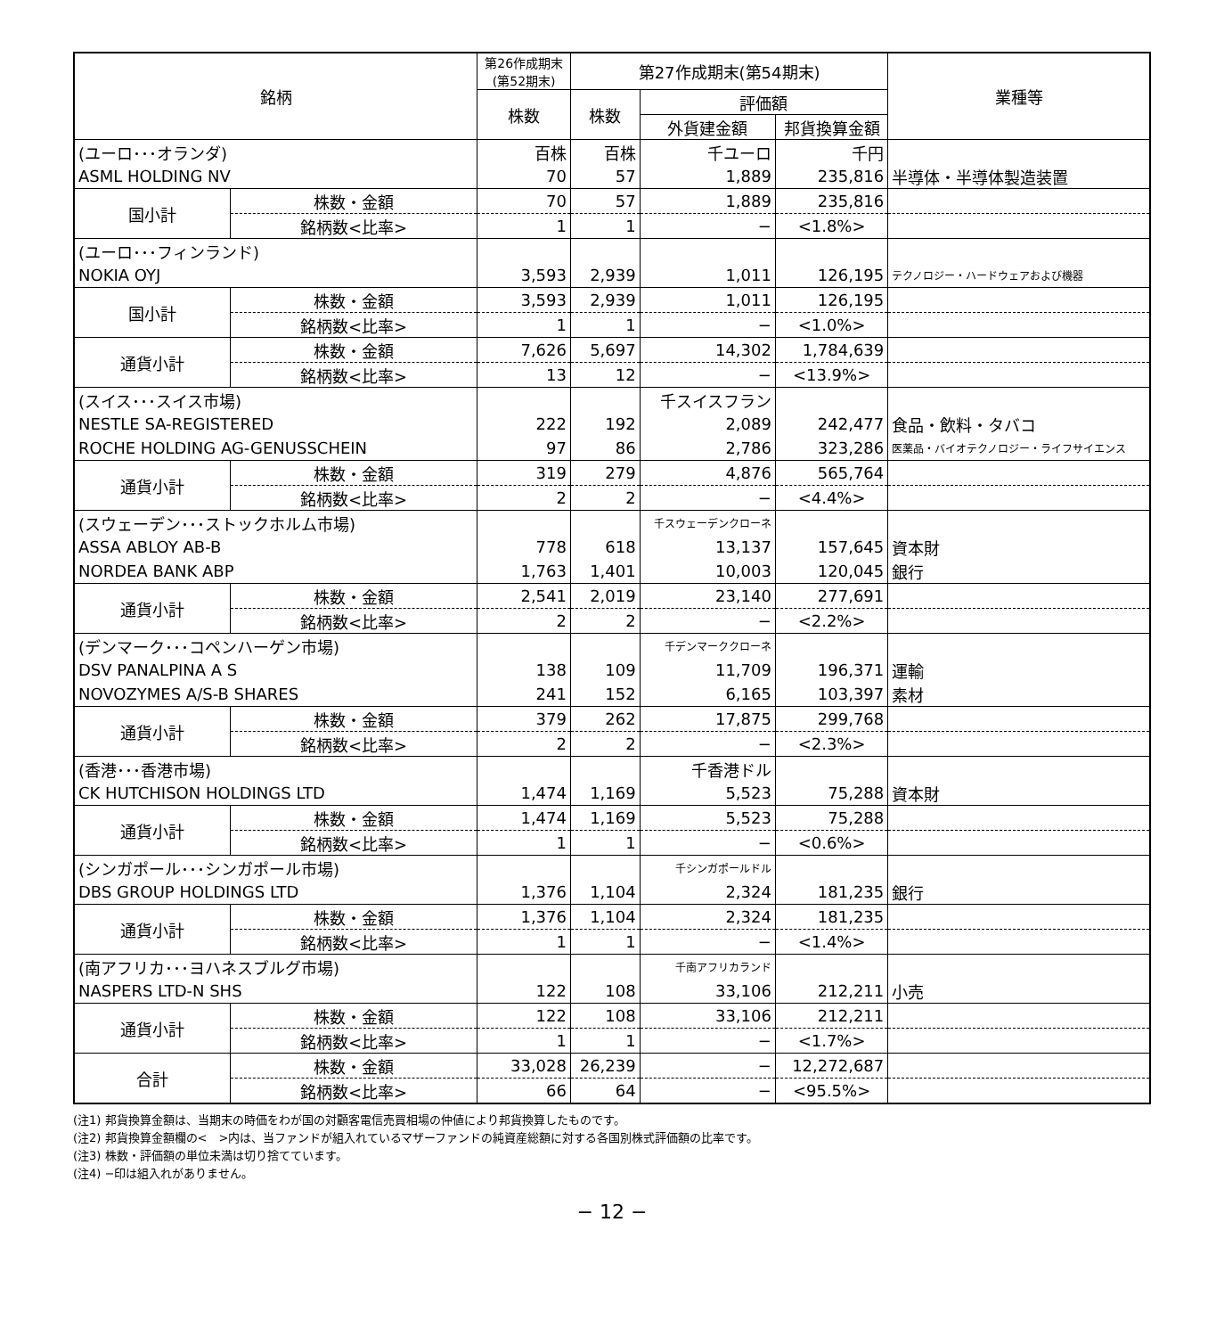| 銘柄 | | 第26作成期末 (第52期末) | 第27作成期末(第54期末) | | | 業種等 |
| --- | --- | --- | --- | --- | --- | --- |
| | | 株数 | 株数 | 評価額 | | |
| | | | | 外貨建金額 | 邦貨換算金額 | |
| (ユーロ･･･オランダ) | | 百株 | 百株 | 千ユーロ | 千円 | |
| ASML HOLDING NV | | 70 | 57 | 1,889 | 235,816 | 半導体・半導体製造装置 |
| 国小計 | 株数・金額 | 70 | 57 | 1,889 | 235,816 | |
| | 銘柄数<比率> | 1 | 1 | − | <1.8%> | |
| (ユーロ･･･フィンランド) | | | | | | |
| NOKIA OYJ | | 3,593 | 2,939 | 1,011 | 126,195 | テクノロジー・ハードウェアおよび機器 |
| 国小計 | 株数・金額 | 3,593 | 2,939 | 1,011 | 126,195 | |
| | 銘柄数<比率> | 1 | 1 | − | <1.0%> | |
| 通貨小計 | 株数・金額 | 7,626 | 5,697 | 14,302 | 1,784,639 | |
| | 銘柄数<比率> | 13 | 12 | − | <13.9%> | |
| (スイス･･･スイス市場) | | | | 千スイスフラン | | |
| NESTLE SA-REGISTERED | | 222 | 192 | 2,089 | 242,477 | 食品・飲料・タバコ |
| ROCHE HOLDING AG-GENUSSCHEIN | | 97 | 86 | 2,786 | 323,286 | 医薬品・バイオテクノロジー・ライフサイエンス |
| 通貨小計 | 株数・金額 | 319 | 279 | 4,876 | 565,764 | |
| | 銘柄数<比率> | 2 | 2 | − | <4.4%> | |
| (スウェーデン･･･ストックホルム市場) | | | | 千スウェーデンクローネ | | |
| ASSA ABLOY AB-B | | 778 | 618 | 13,137 | 157,645 | 資本財 |
| NORDEA BANK ABP | | 1,763 | 1,401 | 10,003 | 120,045 | 銀行 |
| 通貨小計 | 株数・金額 | 2,541 | 2,019 | 23,140 | 277,691 | |
| | 銘柄数<比率> | 2 | 2 | − | <2.2%> | |
| (デンマーク･･･コペンハーゲン市場) | | | | 千デンマーククローネ | | |
| DSV PANALPINA A S | | 138 | 109 | 11,709 | 196,371 | 運輸 |
| NOVOZYMES A/S-B SHARES | | 241 | 152 | 6,165 | 103,397 | 素材 |
| 通貨小計 | 株数・金額 | 379 | 262 | 17,875 | 299,768 | |
| | 銘柄数<比率> | 2 | 2 | − | <2.3%> | |
| (香港･･･香港市場) | | | | 千香港ドル | | |
| CK HUTCHISON HOLDINGS LTD | | 1,474 | 1,169 | 5,523 | 75,288 | 資本財 |
| 通貨小計 | 株数・金額 | 1,474 | 1,169 | 5,523 | 75,288 | |
| | 銘柄数<比率> | 1 | 1 | − | <0.6%> | |
| (シンガポール･･･シンガポール市場) | | | | 千シンガポールドル | | |
| DBS GROUP HOLDINGS LTD | | 1,376 | 1,104 | 2,324 | 181,235 | 銀行 |
| 通貨小計 | 株数・金額 | 1,376 | 1,104 | 2,324 | 181,235 | |
| | 銘柄数<比率> | 1 | 1 | − | <1.4%> | |
| (南アフリカ･･･ヨハネスブルグ市場) | | | | 千南アフリカランド | | |
| NASPERS LTD-N SHS | | 122 | 108 | 33,106 | 212,211 | 小売 |
| 通貨小計 | 株数・金額 | 122 | 108 | 33,106 | 212,211 | |
| | 銘柄数<比率> | 1 | 1 | − | <1.7%> | |
| 合計 | 株数・金額 | 33,028 | 26,239 | − | 12,272,687 | |
| | 銘柄数<比率> | 66 | 64 | − | <95.5%> | |
(注1) 邦貨換算金額は、当期末の時価をわが国の対顧客電信売買相場の仲値により邦貨換算したものです。
(注2) 邦貨換算金額欄の<　>内は、当ファンドが組入れているマザーファンドの純資産総額に対する各国別株式評価額の比率です。
(注3) 株数・評価額の単位未満は切り捨てています。
(注4) −印は組入れがありません。
− 12 −